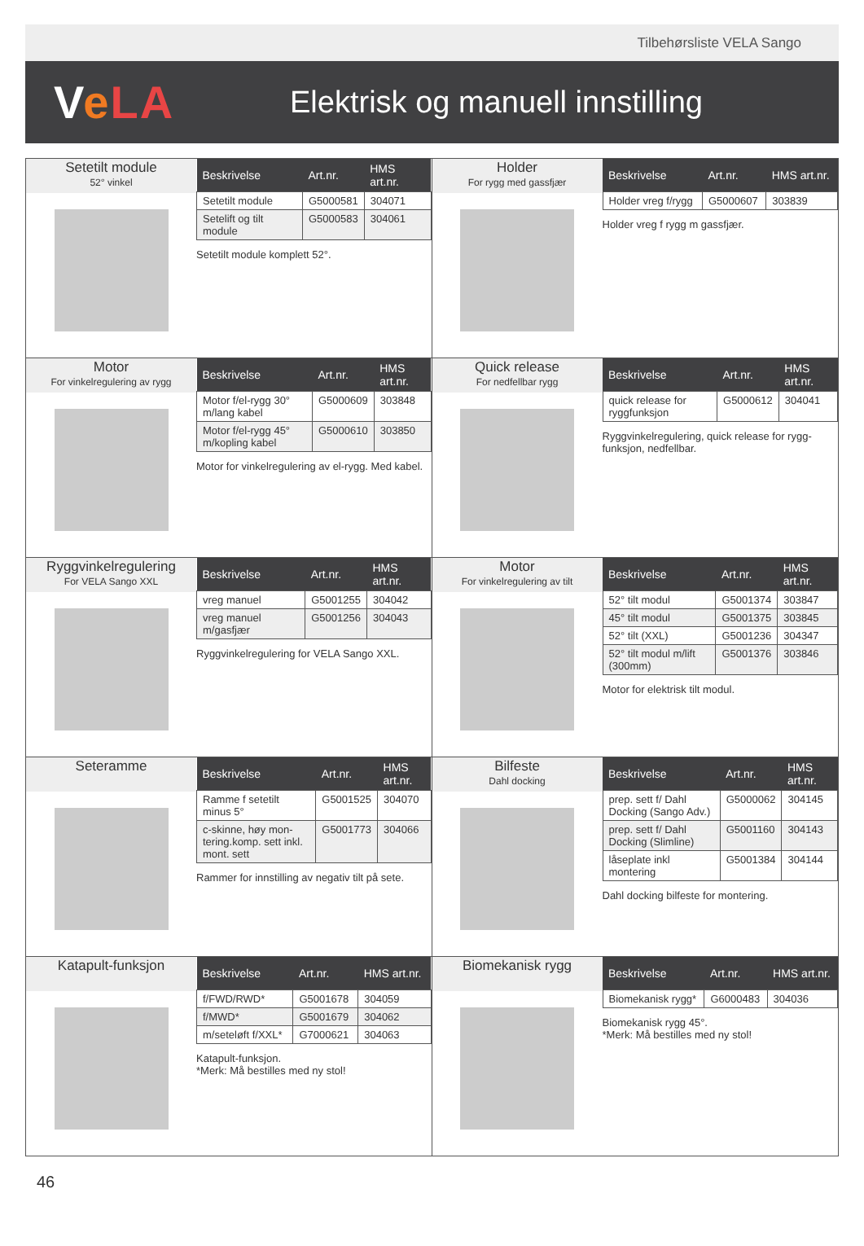Tilbehørsliste VELA Sango
VeLA
Elektrisk og manuell innstilling
Setetilt module
52° vinkel
| Beskrivelse | Art.nr. | HMS art.nr. |
| --- | --- | --- |
| Setetilt module | G5000581 | 304071 |
| Setelift og tilt module | G5000583 | 304061 |
Setetilt module komplett 52°.
Holder
For rygg med gassfjær
| Beskrivelse | Art.nr. | HMS art.nr. |
| --- | --- | --- |
| Holder vreg f/rygg | G5000607 | 303839 |
Holder vreg f rygg m gassfjær.
Motor
For vinkelregulering av rygg
| Beskrivelse | Art.nr. | HMS art.nr. |
| --- | --- | --- |
| Motor f/el-rygg 30° m/lang kabel | G5000609 | 303848 |
| Motor f/el-rygg 45° m/kopling kabel | G5000610 | 303850 |
Motor for vinkelregulering av el-rygg. Med kabel.
Quick release
For nedfellbar rygg
| Beskrivelse | Art.nr. | HMS art.nr. |
| --- | --- | --- |
| quick release for ryggfunksjon | G5000612 | 304041 |
Ryggvinkelregulering, quick release for rygg-funksjon, nedfellbar.
Ryggvinkelregulering
For VELA Sango XXL
| Beskrivelse | Art.nr. | HMS art.nr. |
| --- | --- | --- |
| vreg manuel | G5001255 | 304042 |
| vreg manuel m/gasfjær | G5001256 | 304043 |
Ryggvinkelregulering for VELA Sango XXL.
Motor
For vinkelregulering av tilt
| Beskrivelse | Art.nr. | HMS art.nr. |
| --- | --- | --- |
| 52° tilt modul | G5001374 | 303847 |
| 45° tilt modul | G5001375 | 303845 |
| 52° tilt (XXL) | G5001236 | 304347 |
| 52° tilt modul m/lift (300mm) | G5001376 | 303846 |
Motor for elektrisk tilt modul.
Seteramme
| Beskrivelse | Art.nr. | HMS art.nr. |
| --- | --- | --- |
| Ramme f setetilt minus 5° | G5001525 | 304070 |
| c-skinne, høy mon-tering.komp. sett inkl. mont. sett | G5001773 | 304066 |
Rammer for innstilling av negativ tilt på sete.
Bilfeste
Dahl docking
| Beskrivelse | Art.nr. | HMS art.nr. |
| --- | --- | --- |
| prep. sett f/ Dahl Docking (Sango Adv.) | G5000062 | 304145 |
| prep. sett f/ Dahl Docking (Slimline) | G5001160 | 304143 |
| låseplate inkl montering | G5001384 | 304144 |
Dahl docking bilfeste for montering.
Katapult-funksjon
| Beskrivelse | Art.nr. | HMS art.nr. |
| --- | --- | --- |
| f/FWD/RWD* | G5001678 | 304059 |
| f/MWD* | G5001679 | 304062 |
| m/seteløft f/XXL* | G7000621 | 304063 |
Katapult-funksjon.
*Merk: Må bestilles med ny stol!
Biomekanisk rygg
| Beskrivelse | Art.nr. | HMS art.nr. |
| --- | --- | --- |
| Biomekanisk rygg* | G6000483 | 304036 |
Biomekanisk rygg 45°.
*Merk: Må bestilles med ny stol!
46